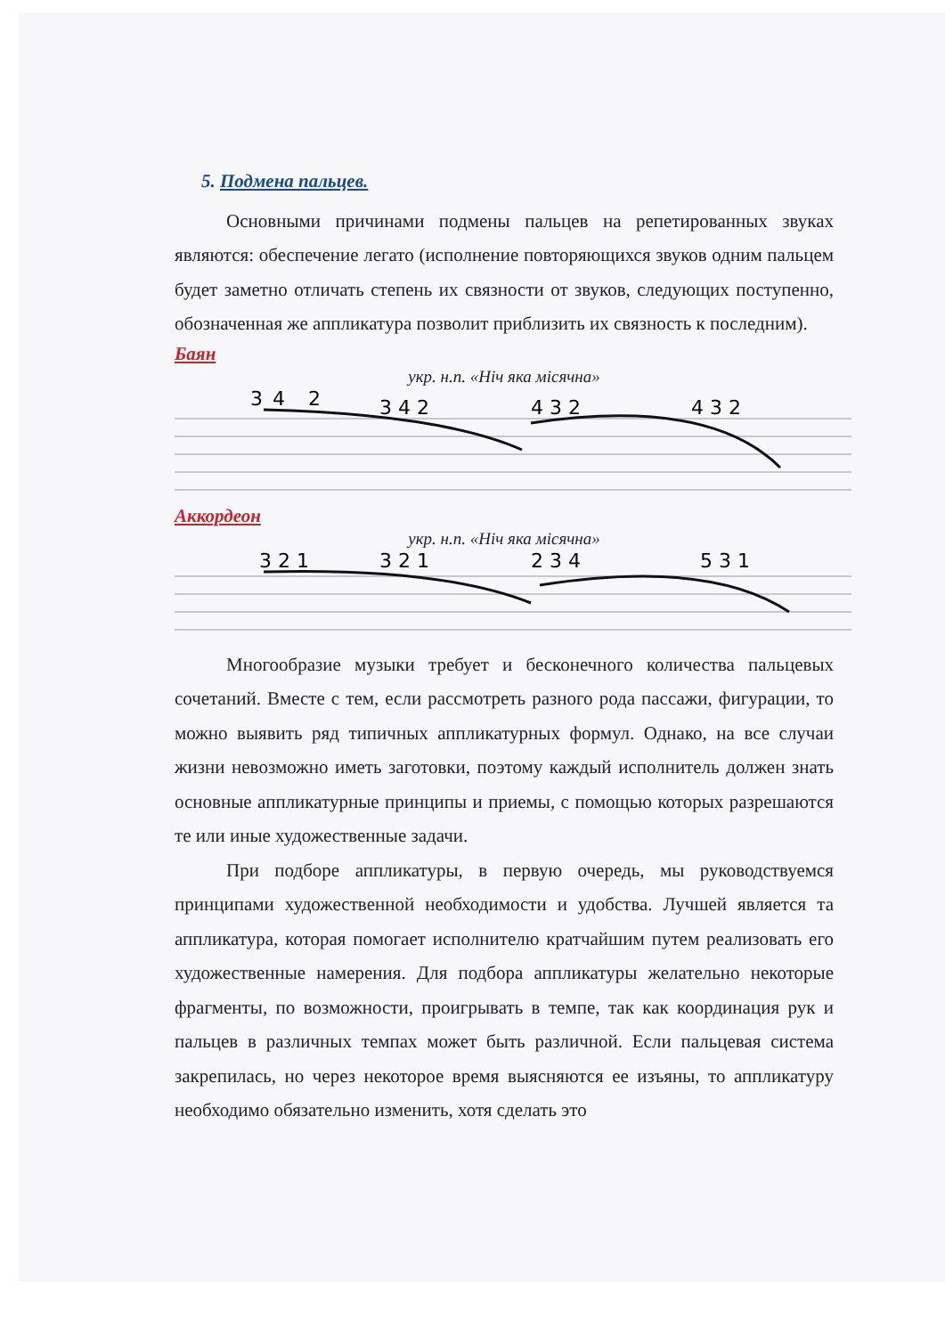5. Подмена пальцев.
Основными причинами подмены пальцев на репетированных звуках являются: обеспечение легато (исполнение повторяющихся звуков одним пальцем будет заметно отличать степень их связности от звуков, следующих поступенно, обозначенная же аппликатура позволит приблизить их связность к последним).
Баян
укр. н.п. «Ніч яка місячна»
3
4
2
3 4 2
4 3 2
4 3 2
Аккордеон
укр. н.п. «Ніч яка місячна»
3 2 1
3 2 1
2 3 4
5 3 1
Многообразие музыки требует и бесконечного количества пальцевых сочетаний. Вместе с тем, если рассмотреть разного рода пассажи, фигурации, то можно выявить ряд типичных аппликатурных формул. Однако, на все случаи жизни невозможно иметь заготовки, поэтому каждый исполнитель должен знать основные аппликатурные принципы и приемы, с помощью которых разрешаются те или иные художественные задачи.
При подборе аппликатуры, в первую очередь, мы руководствуемся принципами художественной необходимости и удобства. Лучшей является та аппликатура, которая помогает исполнителю кратчайшим путем реализовать его художественные намерения. Для подбора аппликатуры желательно некоторые фрагменты, по возможности, проигрывать в темпе, так как координация рук и пальцев в различных темпах может быть различной. Если пальцевая система закрепилась, но через некоторое время выясняются ее изъяны, то аппликатуру необходимо обязательно изменить, хотя сделать это